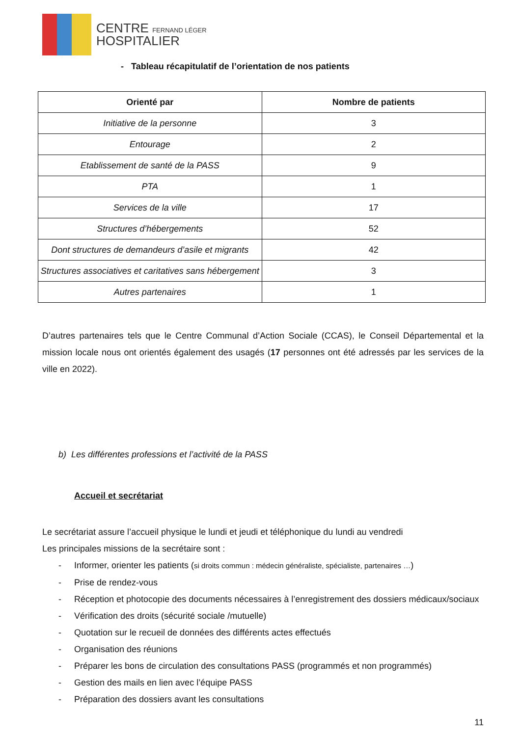CENTRE FERNAND LÉGER
HOSPITALIER
- Tableau récapitulatif de l’orientation de nos patients
| Orienté par | Nombre de patients |
| --- | --- |
| Initiative de la personne | 3 |
| Entourage | 2 |
| Etablissement de santé de la PASS | 9 |
| PTA | 1 |
| Services de la ville | 17 |
| Structures d’hébergements | 52 |
| Dont structures de demandeurs d’asile et migrants | 42 |
| Structures associatives et caritatives sans hébergement | 3 |
| Autres partenaires | 1 |
D’autres partenaires tels que le Centre Communal d’Action Sociale (CCAS), le Conseil Départemental et la mission locale nous ont orientés également des usagés (17 personnes ont été adressés par les services de la ville en 2022).
b) Les différentes professions et l’activité de la PASS
Accueil et secrétariat
Le secrétariat assure l’accueil physique le lundi et jeudi et téléphonique du lundi au vendredi
Les principales missions de la secrétaire sont :
- Informer, orienter les patients (si droits commun : médecin généraliste, spécialiste, partenaires …)
- Prise de rendez-vous
- Réception et photocopie des documents nécessaires à l’enregistrement des dossiers médicaux/sociaux
- Vérification des droits (sécurité sociale /mutuelle)
- Quotation sur le recueil de données des différents actes effectués
- Organisation des réunions
- Préparer les bons de circulation des consultations PASS (programmés et non programmés)
- Gestion des mails en lien avec l’équipe PASS
- Préparation des dossiers avant les consultations
11